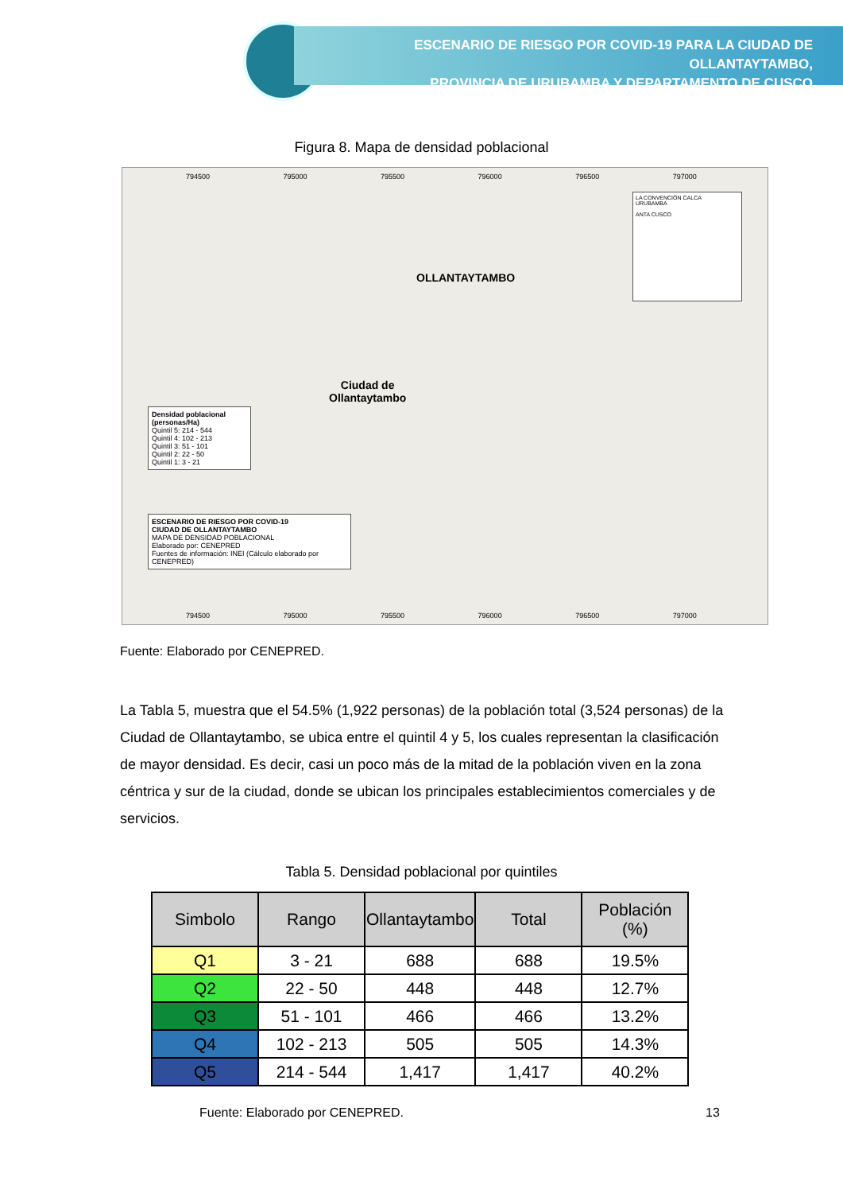ESCENARIO DE RIESGO POR COVID-19 PARA LA CIUDAD DE OLLANTAYTAMBO,
PROVINCIA DE URUBAMBA Y DEPARTAMENTO DE CUSCO
Figura 8. Mapa de densidad poblacional
794500 795000 795500 796000 796500 797000
OLLANTAYTAMBO
Ciudad de
Ollantaytambo
Densidad poblacional (personas/Ha)
Quintil 5: 214 - 544
Quintil 4: 102 - 213
Quintil 3: 51 - 101
Quintil 2: 22 - 50
Quintil 1: 3 - 21
ESCENARIO DE RIESGO POR COVID-19
CIUDAD DE OLLANTAYTAMBO
MAPA DE DENSIDAD POBLACIONAL
Elaborado por: CENEPRED
Fuentes de información: INEI (Cálculo elaborado por CENEPRED)
LA CONVENCIÓN CALCA
URUBAMBA
ANTA CUSCO
794500 795000 795500 796000 796500 797000
Fuente: Elaborado por CENEPRED.
La Tabla 5, muestra que el 54.5% (1,922 personas) de la población total (3,524 personas) de la Ciudad de Ollantaytambo, se ubica entre el quintil 4 y 5, los cuales representan la clasificación de mayor densidad. Es decir, casi un poco más de la mitad de la población viven en la zona céntrica y sur de la ciudad, donde se ubican los principales establecimientos comerciales y de servicios.
Tabla 5. Densidad poblacional por quintiles
| Simbolo | Rango | Ollantaytambo | Total | Población (%) |
| --- | --- | --- | --- | --- |
| Q1 | 3 - 21 | 688 | 688 | 19.5% |
| Q2 | 22 - 50 | 448 | 448 | 12.7% |
| Q3 | 51 - 101 | 466 | 466 | 13.2% |
| Q4 | 102 - 213 | 505 | 505 | 14.3% |
| Q5 | 214 - 544 | 1,417 | 1,417 | 40.2% |
Fuente: Elaborado por CENEPRED.
13